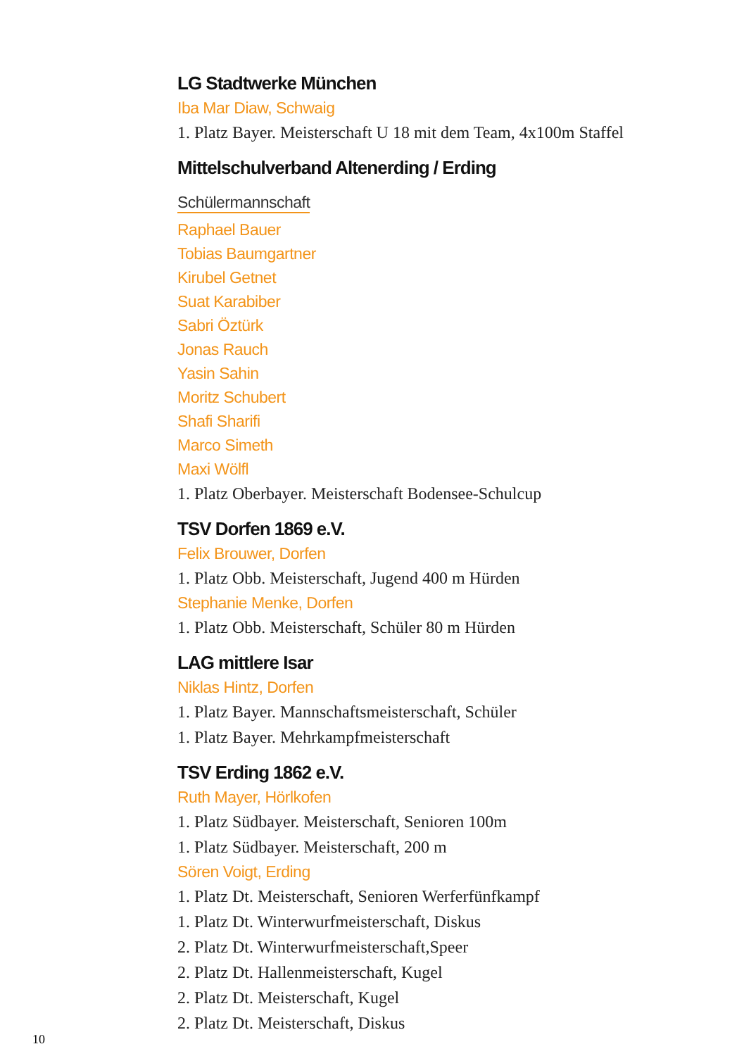LG Stadtwerke München
Iba Mar Diaw, Schwaig
1. Platz Bayer. Meisterschaft U 18 mit dem Team, 4x100m Staffel
Mittelschulverband Altenerding / Erding
Schülermannschaft
Raphael Bauer
Tobias Baumgartner
Kirubel Getnet
Suat Karabiber
Sabri Öztürk
Jonas Rauch
Yasin Sahin
Moritz Schubert
Shafi Sharifi
Marco Simeth
Maxi Wölfl
1. Platz Oberbayer. Meisterschaft Bodensee-Schulcup
TSV Dorfen 1869 e.V.
Felix Brouwer, Dorfen
1. Platz Obb. Meisterschaft, Jugend 400 m Hürden
Stephanie Menke, Dorfen
1. Platz Obb. Meisterschaft, Schüler 80 m Hürden
LAG mittlere Isar
Niklas Hintz, Dorfen
1. Platz Bayer. Mannschaftsmeisterschaft, Schüler
1. Platz Bayer. Mehrkampfmeisterschaft
TSV Erding 1862 e.V.
Ruth Mayer, Hörlkofen
1. Platz Südbayer. Meisterschaft, Senioren 100m
1. Platz Südbayer. Meisterschaft, 200 m
Sören Voigt, Erding
1. Platz Dt. Meisterschaft, Senioren Werferfünfkampf
1. Platz Dt. Winterwurfmeisterschaft, Diskus
2. Platz Dt. Winterwurfmeisterschaft,Speer
2. Platz Dt. Hallenmeisterschaft, Kugel
2. Platz Dt. Meisterschaft, Kugel
2. Platz Dt. Meisterschaft, Diskus
10